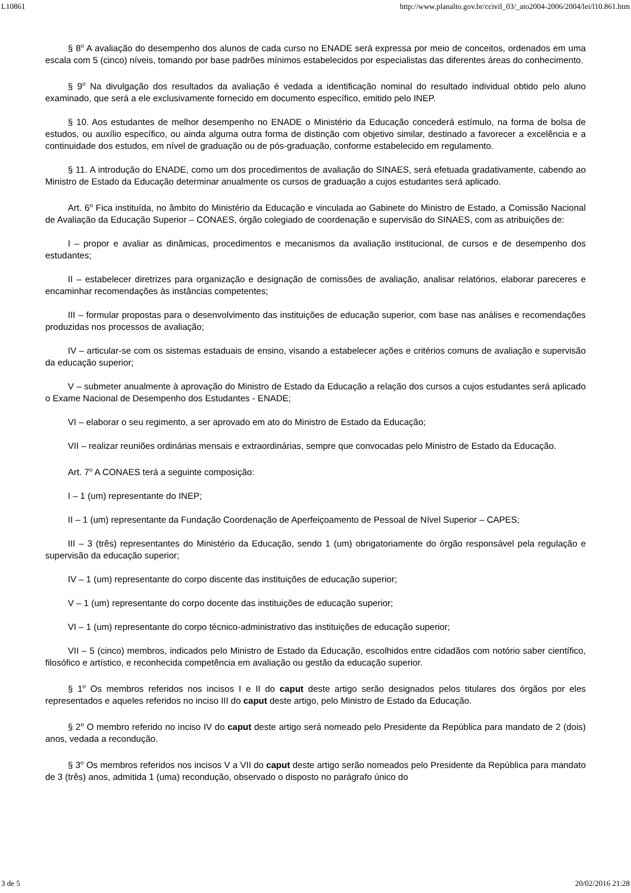L10861 http://www.planalto.gov.br/ccivil_03/_ato2004-2006/2004/lei/l10.861.htm
§ 8<sup>o</sup> A avaliação do desempenho dos alunos de cada curso no ENADE será expressa por meio de conceitos, ordenados em uma escala com 5 (cinco) níveis, tomando por base padrões mínimos estabelecidos por especialistas das diferentes áreas do conhecimento.
§ 9<sup>o</sup> Na divulgação dos resultados da avaliação é vedada a identificação nominal do resultado individual obtido pelo aluno examinado, que será a ele exclusivamente fornecido em documento específico, emitido pelo INEP.
§ 10. Aos estudantes de melhor desempenho no ENADE o Ministério da Educação concederá estímulo, na forma de bolsa de estudos, ou auxílio específico, ou ainda alguma outra forma de distinção com objetivo similar, destinado a favorecer a excelência e a continuidade dos estudos, em nível de graduação ou de pós-graduação, conforme estabelecido em regulamento.
§ 11. A introdução do ENADE, como um dos procedimentos de avaliação do SINAES, será efetuada gradativamente, cabendo ao Ministro de Estado da Educação determinar anualmente os cursos de graduação a cujos estudantes será aplicado.
Art. 6<sup>o</sup> Fica instituída, no âmbito do Ministério da Educação e vinculada ao Gabinete do Ministro de Estado, a Comissão Nacional de Avaliação da Educação Superior – CONAES, órgão colegiado de coordenação e supervisão do SINAES, com as atribuições de:
I – propor e avaliar as dinâmicas, procedimentos e mecanismos da avaliação institucional, de cursos e de desempenho dos estudantes;
II – estabelecer diretrizes para organização e designação de comissões de avaliação, analisar relatórios, elaborar pareceres e encaminhar recomendações às instâncias competentes;
III – formular propostas para o desenvolvimento das instituições de educação superior, com base nas análises e recomendações produzidas nos processos de avaliação;
IV – articular-se com os sistemas estaduais de ensino, visando a estabelecer ações e critérios comuns de avaliação e supervisão da educação superior;
V – submeter anualmente à aprovação do Ministro de Estado da Educação a relação dos cursos a cujos estudantes será aplicado o Exame Nacional de Desempenho dos Estudantes - ENADE;
VI – elaborar o seu regimento, a ser aprovado em ato do Ministro de Estado da Educação;
VII – realizar reuniões ordinárias mensais e extraordinárias, sempre que convocadas pelo Ministro de Estado da Educação.
Art. 7<sup>o</sup> A CONAES terá a seguinte composição:
I – 1 (um) representante do INEP;
II – 1 (um) representante da Fundação Coordenação de Aperfeiçoamento de Pessoal de Nível Superior – CAPES;
III – 3 (três) representantes do Ministério da Educação, sendo 1 (um) obrigatoriamente do órgão responsável pela regulação e supervisão da educação superior;
IV – 1 (um) representante do corpo discente das instituições de educação superior;
V – 1 (um) representante do corpo docente das instituições de educação superior;
VI – 1 (um) representante do corpo técnico-administrativo das instituições de educação superior;
VII – 5 (cinco) membros, indicados pelo Ministro de Estado da Educação, escolhidos entre cidadãos com notório saber científico, filosófico e artístico, e reconhecida competência em avaliação ou gestão da educação superior.
§ 1<sup>o</sup> Os membros referidos nos incisos I e II do caput deste artigo serão designados pelos titulares dos órgãos por eles representados e aqueles referidos no inciso III do caput deste artigo, pelo Ministro de Estado da Educação.
§ 2<sup>o</sup> O membro referido no inciso IV do caput deste artigo será nomeado pelo Presidente da República para mandato de 2 (dois) anos, vedada a recondução.
§ 3<sup>o</sup> Os membros referidos nos incisos V a VII do caput deste artigo serão nomeados pelo Presidente da República para mandato de 3 (três) anos, admitida 1 (uma) recondução, observado o disposto no parágrafo único do
3 de 5 20/02/2016 21:28